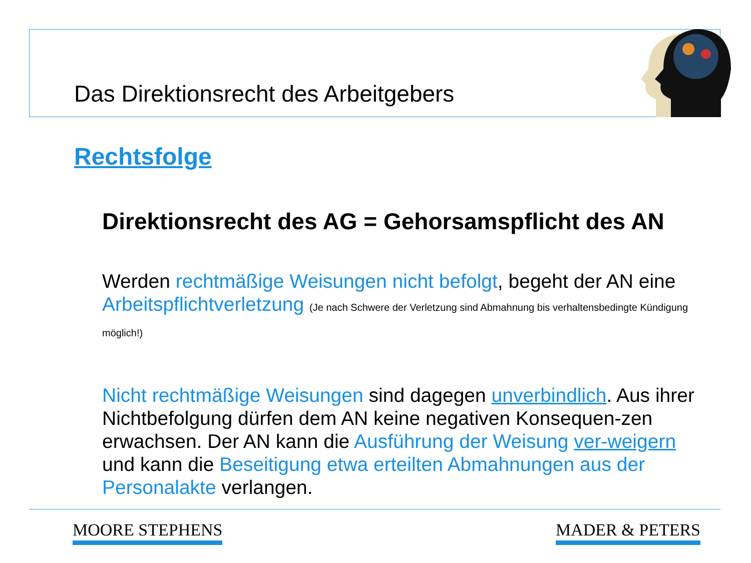Das Direktionsrecht des Arbeitgebers
Rechtsfolge
Direktionsrecht des AG = Gehorsamspflicht des AN
Werden rechtmäßige Weisungen nicht befolgt, begeht der AN eine Arbeitspflichtverletzung (Je nach Schwere der Verletzung sind Abmahnung bis verhaltensbedingte Kündigung möglich!)
Nicht rechtmäßige Weisungen sind dagegen unverbindlich. Aus ihrer Nichtbefolgung dürfen dem AN keine negativen Konsequen-zen erwachsen. Der AN kann die Ausführung der Weisung ver-weigern und kann die Beseitigung etwa erteilten Abmahnungen aus der Personalakte verlangen.
MOORE STEPHENS MADER & PETERS